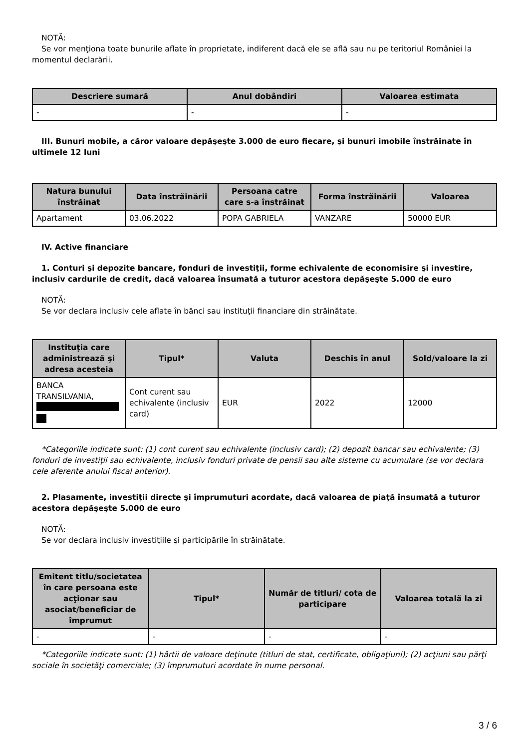NOTĂ:
Se vor menţiona toate bunurile aflate în proprietate, indiferent dacă ele se află sau nu pe teritoriul României la momentul declarării.
| Descriere sumară | Anul dobândiri | Valoarea estimata |
| --- | --- | --- |
| - | - | - |
III. Bunuri mobile, a căror valoare depăşeşte 3.000 de euro fiecare, şi bunuri imobile înstrăinate în ultimele 12 luni
| Natura bunului înstrăinat | Data înstrăinării | Persoana catre care s-a înstrăinat | Forma înstrăinării | Valoarea |
| --- | --- | --- | --- | --- |
| Apartament | 03.06.2022 | POPA GABRIELA | VANZARE | 50000 EUR |
IV. Active financiare
1. Conturi şi depozite bancare, fonduri de investiţii, forme echivalente de economisire şi investire, inclusiv cardurile de credit, dacă valoarea însumată a tuturor acestora depăşeşte 5.000 de euro
NOTĂ:
Se vor declara inclusiv cele aflate în bănci sau instituţii financiare din străinătate.
| Instituţia care administrează şi adresa acesteia | Tipul* | Valuta | Deschis în anul | Sold/valoare la zi |
| --- | --- | --- | --- | --- |
| BANCA TRANSILVANIA, | Cont curent sau echivalente (inclusiv card) | EUR | 2022 | 12000 |
*Categoriile indicate sunt: (1) cont curent sau echivalente (inclusiv card); (2) depozit bancar sau echivalente; (3) fonduri de investiţii sau echivalente, inclusiv fonduri private de pensii sau alte sisteme cu acumulare (se vor declara cele aferente anului fiscal anterior).
2. Plasamente, investiţii directe şi împrumuturi acordate, dacă valoarea de piaţă însumată a tuturor acestora depăşeşte 5.000 de euro
NOTĂ:
Se vor declara inclusiv investiţiile şi participările în străinătate.
| Emitent titlu/societatea în care persoana este acţionar sau asociat/beneficiar de împrumut | Tipul* | Număr de titluri/ cota de participare | Valoarea totală la zi |
| --- | --- | --- | --- |
| - | - | - | - |
*Categoriile indicate sunt: (1) hârtii de valoare deţinute (titluri de stat, certificate, obligaţiuni); (2) acţiuni sau părţi sociale în societăţi comerciale; (3) împrumuturi acordate în nume personal.
3 / 6